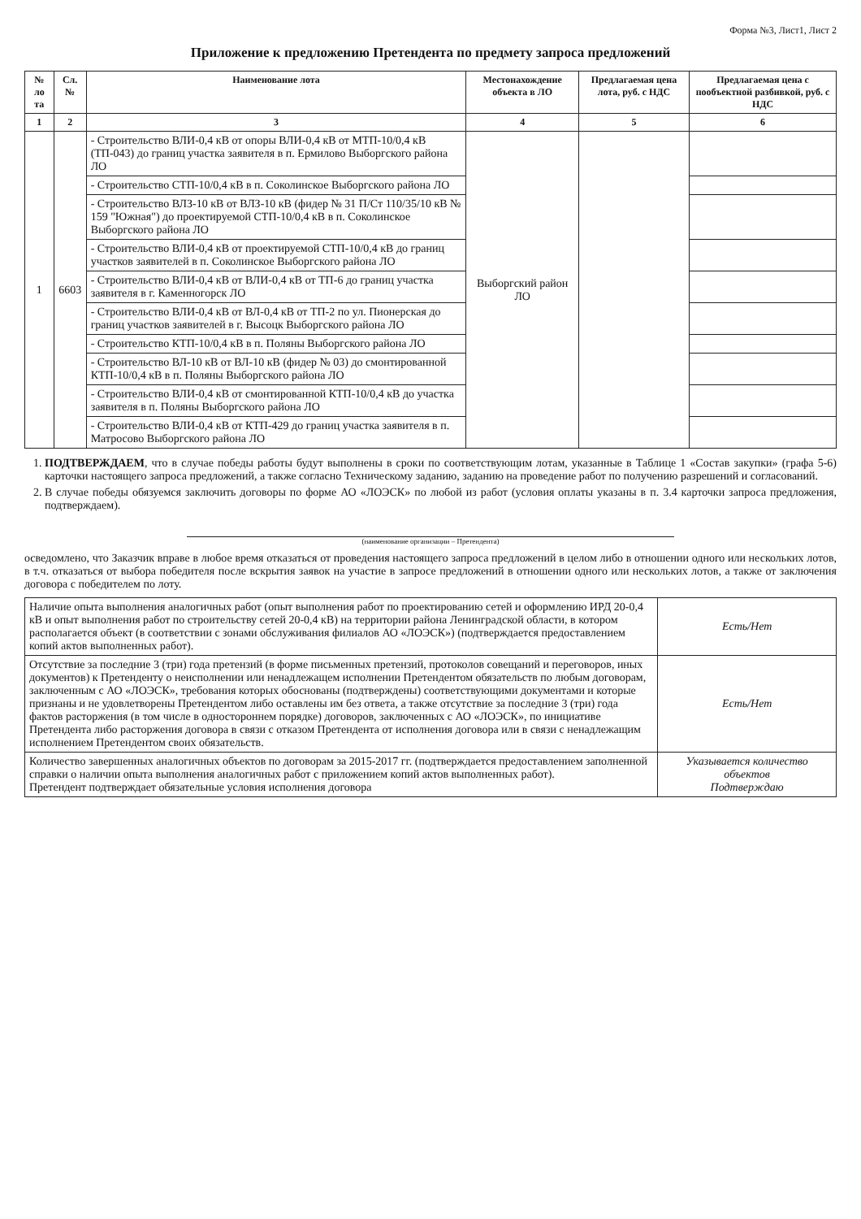Форма №3, Лист1, Лист 2
Приложение к предложению Претендента по предмету запроса предложений
| № ло та | Сл.№ | Наименование лота | Местонахождение объекта в ЛО | Предлагаемая цена лота, руб. с НДС | Предлагаемая цена с пообъектной разбивкой, руб. с НДС |
| --- | --- | --- | --- | --- | --- |
| 1 | 2 | 3 | 4 | 5 | 6 |
| 1 | 6603 | - Строительство ВЛИ-0,4 кВ от опоры ВЛИ-0,4 кВ от МТП-10/0,4 кВ (ТП-043) до границ участка заявителя в п. Ермилово Выборгского района ЛО | Выборгский район ЛО | | |
| | | - Строительство СТП-10/0,4 кВ в п. Соколинское Выборгского района ЛО | | | |
| | | - Строительство ВЛЗ-10 кВ от ВЛЗ-10 кВ (фидер № 31 П/Ст 110/35/10 кВ № 159 "Южная") до проектируемой СТП-10/0,4 кВ в п. Соколинское Выборгского района ЛО | | | |
| | | - Строительство ВЛИ-0,4 кВ от проектируемой СТП-10/0,4 кВ до границ участков заявителей в п. Соколинское Выборгского района ЛО | | | |
| | | - Строительство ВЛИ-0,4 кВ от ВЛИ-0,4 кВ от ТП-6 до границ участка заявителя в г. Каменногорск ЛО | | | |
| | | - Строительство ВЛИ-0,4 кВ от ВЛ-0,4 кВ от ТП-2 по ул. Пионерская до границ участков заявителей в г. Высоцк Выборгского района ЛО | | | |
| | | - Строительство КТП-10/0,4 кВ в п. Поляны Выборгского района ЛО | | | |
| | | - Строительство ВЛ-10 кВ от ВЛ-10 кВ (фидер № 03) до смонтированной КТП-10/0,4 кВ в п. Поляны Выборгского района ЛО | | | |
| | | - Строительство ВЛИ-0,4 кВ от смонтированной КТП-10/0,4 кВ до участка заявителя в п. Поляны Выборгского района ЛО | | | |
| | | - Строительство ВЛИ-0,4 кВ от КТП-429 до границ участка заявителя в п. Матросово Выборгского района ЛО | | | |
1. ПОДТВЕРЖДАЕМ, что в случае победы работы будут выполнены в сроки по соответствующим лотам, указанные в Таблице 1 «Состав закупки» (графа 5-6) карточки настоящего запроса предложений, а также согласно Техническому заданию, заданию на проведение работ по получению разрешений и согласований.
2. В случае победы обязуемся заключить договоры по форме АО «ЛОЭСК» по любой из работ (условия оплаты указаны в п. 3.4 карточки запроса предложения, подтверждаем).
(наименование организации – Претендента)
осведомлено, что Заказчик вправе в любое время отказаться от проведения настоящего запроса предложений в целом либо в отношении одного или нескольких лотов, в т.ч. отказаться от выбора победителя после вскрытия заявок на участие в запросе предложений в отношении одного или нескольких лотов, а также от заключения договора с победителем по лоту.
| Наличие опыта выполнения аналогичных работ (опыт выполнения работ по проектированию сетей и оформлению ИРД 20-0,4 кВ и опыт выполнения работ по строительству сетей 20-0,4 кВ) на территории района Ленинградской области, в котором располагается объект (в соответствии с зонами обслуживания филиалов АО «ЛОЭСК») (подтверждается предоставлением копий актов выполненных работ). | Есть/Нет |
| Отсутствие за последние 3 (три) года претензий (в форме письменных претензий, протоколов совещаний и переговоров, иных документов) к Претенденту о неисполнении или ненадлежащем исполнении Претендентом обязательств по любым договорам, заключенным с АО «ЛОЭСК», требования которых обоснованы (подтверждены) соответствующими документами и которые признаны и не удовлетворены Претендентом либо оставлены им без ответа, а также отсутствие за последние 3 (три) года фактов расторжения (в том числе в одностороннем порядке) договоров, заключенных с АО «ЛОЭСК», по инициативе Претендента либо расторжения договора в связи с отказом Претендента от исполнения договора или в связи с ненадлежащим исполнением Претендентом своих обязательств. | Есть/Нет |
| Количество завершенных аналогичных объектов по договорам за 2015-2017 гг. (подтверждается предоставлением заполненной справки о наличии опыта выполнения аналогичных работ с приложением копий актов выполненных работ). Претендент подтверждает обязательные условия исполнения договора | Указывается количество объектов Подтверждаю |